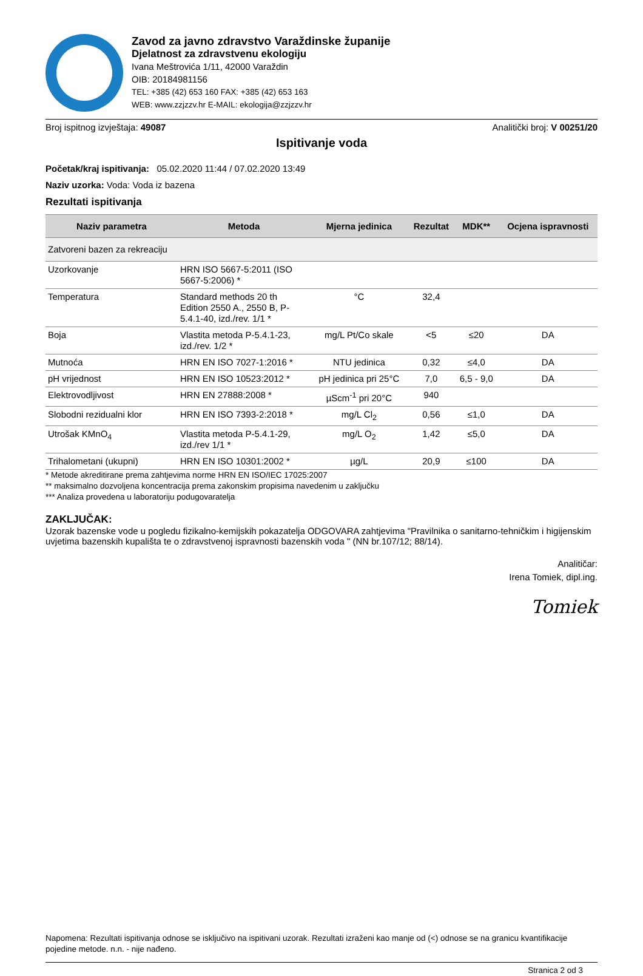Zavod za javno zdravstvo Varaždinske županije
Djelatnost za zdravstvenu ekologiju
Ivana Meštrovića 1/11, 42000 Varaždin
OIB: 20184981156
TEL: +385 (42) 653 160 FAX: +385 (42) 653 163
WEB: www.zzjzzv.hr E-MAIL: ekologija@zzjzzv.hr
Broj ispitnog izvještaja: 49087 Analitički broj: V 00251/20
Ispitivanje voda
Početak/kraj ispitivanja: 05.02.2020 11:44 / 07.02.2020 13:49
Naziv uzorka: Voda: Voda iz bazena
Rezultati ispitivanja
| Naziv parametra | Metoda | Mjerna jedinica | Rezultat | MDK** | Ocjena ispravnosti |
| --- | --- | --- | --- | --- | --- |
| Zatvoreni bazen za rekreaciju | | | | | |
| Uzorkovanje | HRN ISO 5667-5:2011 (ISO 5667-5:2006) * | | | | |
| Temperatura | Standard methods 20 th Edition 2550 A., 2550 B, P-5.4.1-40, izd./rev. 1/1 * | °C | 32,4 | | |
| Boja | Vlastita metoda P-5.4.1-23, izd./rev. 1/2 * | mg/L Pt/Co skale | <5 | ≤20 | DA |
| Mutnoća | HRN EN ISO 7027-1:2016 * | NTU jedinica | 0,32 | ≤4,0 | DA |
| pH vrijednost | HRN EN ISO 10523:2012 * | pH jedinica pri 25°C | 7,0 | 6,5 - 9,0 | DA |
| Elektrovodljivost | HRN EN 27888:2008 * | µScm<sup>-1</sup> pri 20°C | 940 | | |
| Slobodni rezidualni klor | HRN EN ISO 7393-2:2018 * | mg/L Cl<sub>2</sub> | 0,56 | ≤1,0 | DA |
| Utrošak KMnO<sub>4</sub> | Vlastita metoda P-5.4.1-29, izd./rev 1/1 * | mg/L O<sub>2</sub> | 1,42 | ≤5,0 | DA |
| Trihalometani (ukupni) | HRN EN ISO 10301:2002 * | µg/L | 20,9 | ≤100 | DA |
* Metode akreditirane prema zahtjevima norme HRN EN ISO/IEC 17025:2007
** maksimalno dozvoljena koncentracija prema zakonskim propisima navedenim u zaključku
*** Analiza provedena u laboratoriju podugovaratelja
ZAKLJUČAK:
Uzorak bazenske vode u pogledu fizikalno-kemijskih pokazatelja ODGOVARA zahtjevima "Pravilnika o sanitarno-tehničkim i higijenskim uvjetima bazenskih kupališta te o zdravstvenoj ispravnosti bazenskih voda " (NN br.107/12; 88/14).
Analitičar:
Irena Tomiek, dipl.ing.
Tomiek
Napomena: Rezultati ispitivanja odnose se isključivo na ispitivani uzorak. Rezultati izraženi kao manje od (<) odnose se na granicu kvantifikacije pojedine metode. n.n. - nije nađeno.
Stranica 2 od 3